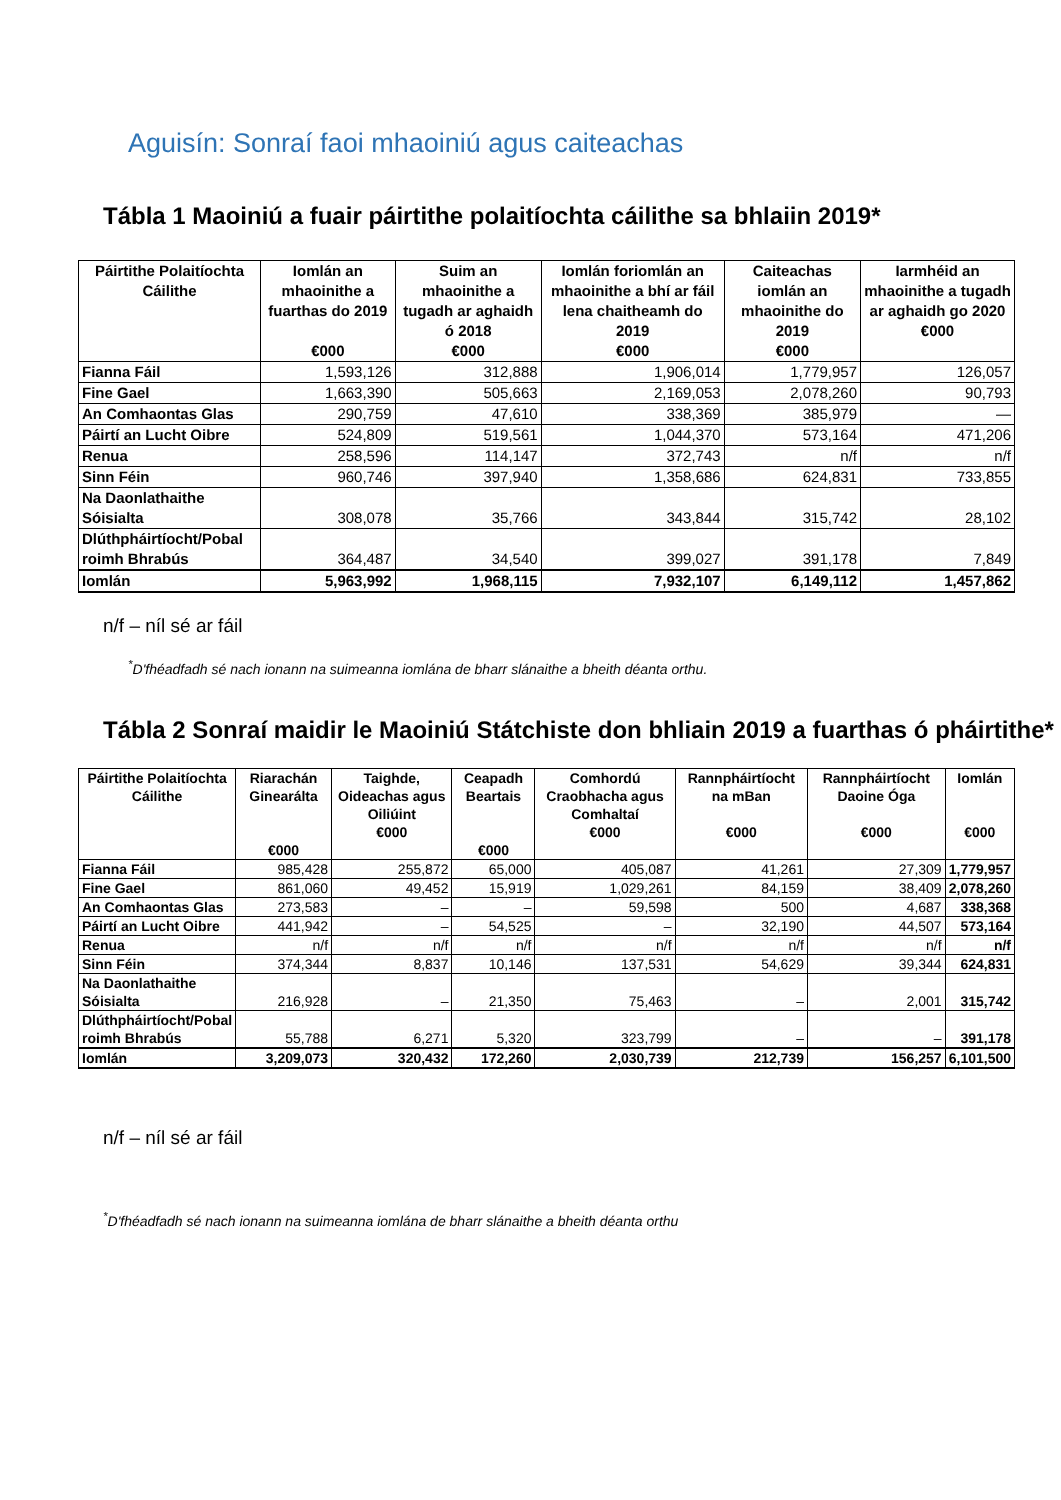Aguisín: Sonraí faoi mhaoiniú agus caiteachas
Tábla 1 Maoiniú a fuair páirtithe polaitíochta cáilithe sa bhlaiin 2019*
| Páirtithe Polaitíochta Cáilithe | Iomlán an mhaoinithe a fuarthas do 2019 €000 | Suim an mhaoinithe a tugadh ar aghaidh ó 2018 €000 | Iomlán foriomlán an mhaoinithe a bhí ar fáil lena chaitheamh do 2019 €000 | Caiteachas iomlán an mhaoinithe do 2019 €000 | Iarmhéid an mhaoinithe a tugadh ar aghaidh go 2020 €000 |
| --- | --- | --- | --- | --- | --- |
| Fianna Fáil | 1,593,126 | 312,888 | 1,906,014 | 1,779,957 | 126,057 |
| Fine Gael | 1,663,390 | 505,663 | 2,169,053 | 2,078,260 | 90,793 |
| An Comhaontas Glas | 290,759 | 47,610 | 338,369 | 385,979 | — |
| Páirtí an Lucht Oibre | 524,809 | 519,561 | 1,044,370 | 573,164 | 471,206 |
| Renua | 258,596 | 114,147 | 372,743 | n/f | n/f |
| Sinn Féin | 960,746 | 397,940 | 1,358,686 | 624,831 | 733,855 |
| Na Daonlathaithe Sóisialta | 308,078 | 35,766 | 343,844 | 315,742 | 28,102 |
| Dlúthpháirtíocht/Pobal roimh Bhrabús | 364,487 | 34,540 | 399,027 | 391,178 | 7,849 |
| Iomlán | 5,963,992 | 1,968,115 | 7,932,107 | 6,149,112 | 1,457,862 |
n/f – níl sé ar fáil
<sup>*</sup> D'fhéadfadh sé nach ionann na suimeanna iomlána de bharr slánaithe a bheith déanta orthu.
Tábla 2 Sonraí maidir le Maoiniú Státchiste don bhliain 2019 a fuarthas ó pháirtithe*
| Páirtithe Polaitíochta Cáilithe | Riarachán Ginearálta €000 | Taighde, Oideachas agus Oiliúint €000 | Ceapadh Beartais €000 | Comhordú Craobhacha agus Comhaltaí €000 | Rannpháirtíocht na mBan €000 | Rannpháirtíocht Daoine Óga €000 | Iomlán €000 |
| --- | --- | --- | --- | --- | --- | --- | --- |
| Fianna Fáil | 985,428 | 255,872 | 65,000 | 405,087 | 41,261 | 27,309 | 1,779,957 |
| Fine Gael | 861,060 | 49,452 | 15,919 | 1,029,261 | 84,159 | 38,409 | 2,078,260 |
| An Comhaontas Glas | 273,583 | – | – | 59,598 | 500 | 4,687 | 338,368 |
| Páirtí an Lucht Oibre | 441,942 | – | 54,525 | – | 32,190 | 44,507 | 573,164 |
| Renua | n/f | n/f | n/f | n/f | n/f | n/f | n/f |
| Sinn Féin | 374,344 | 8,837 | 10,146 | 137,531 | 54,629 | 39,344 | 624,831 |
| Na Daonlathaithe Sóisialta | 216,928 | – | 21,350 | 75,463 | – | 2,001 | 315,742 |
| Dlúthpháirtíocht/Pobal roimh Bhrabús | 55,788 | 6,271 | 5,320 | 323,799 | – | – | 391,178 |
| Iomlán | 3,209,073 | 320,432 | 172,260 | 2,030,739 | 212,739 | 156,257 | 6,101,500 |
n/f – níl sé ar fáil
<sup>*</sup> D'fhéadfadh sé nach ionann na suimeanna iomlána de bharr slánaithe a bheith déanta orthu